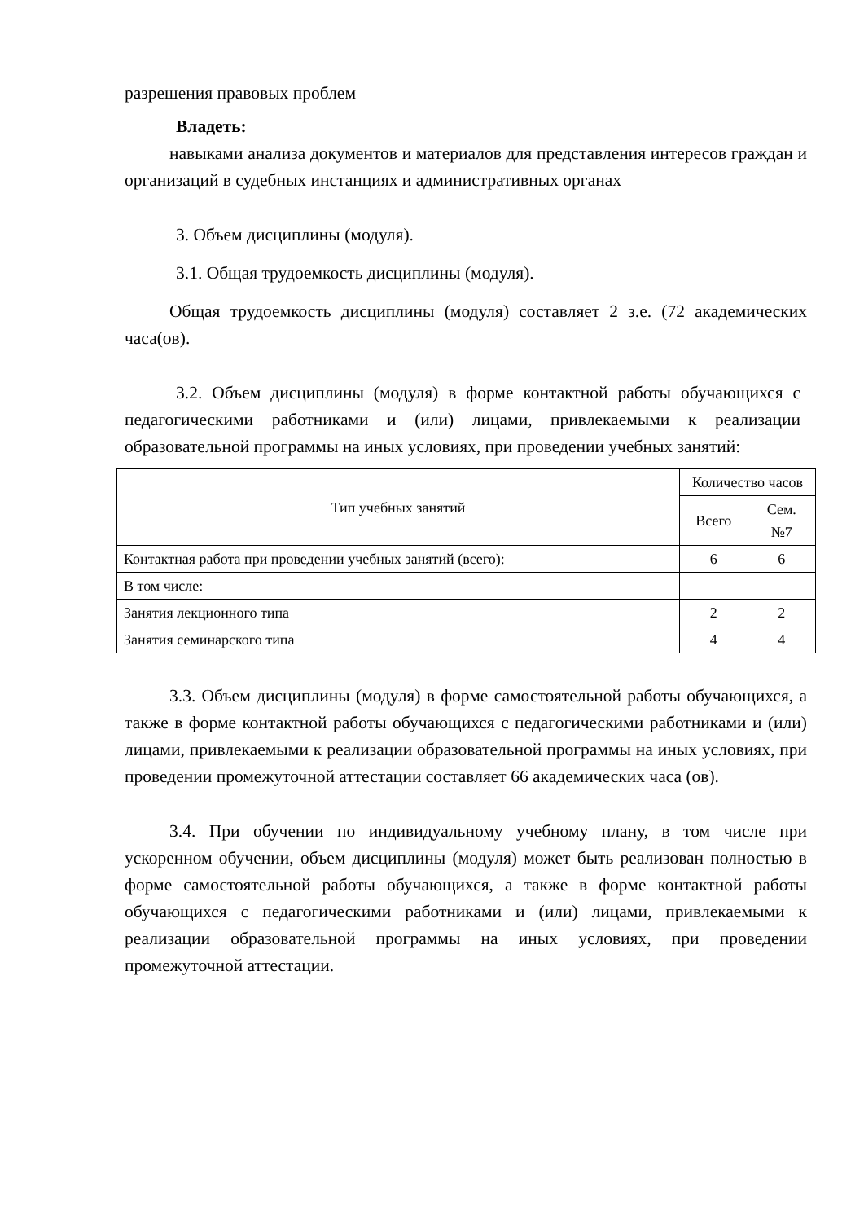разрешения правовых проблем
Владеть:
навыками анализа документов и материалов для представления интересов граждан и организаций в судебных инстанциях и административных органах
3. Объем дисциплины (модуля).
3.1. Общая трудоемкость дисциплины (модуля).
Общая трудоемкость дисциплины (модуля) составляет 2 з.е. (72 академических часа(ов).
3.2. Объем дисциплины (модуля) в форме контактной работы обучающихся с педагогическими работниками и (или) лицами, привлекаемыми к реализации образовательной программы на иных условиях, при проведении учебных занятий:
| Тип учебных занятий | Количество часов | |
| --- | --- | --- |
| | Всего | Сем. №7 |
| Контактная работа при проведении учебных занятий (всего): | 6 | 6 |
| В том числе: | | |
| Занятия лекционного типа | 2 | 2 |
| Занятия семинарского типа | 4 | 4 |
3.3. Объем дисциплины (модуля) в форме самостоятельной работы обучающихся, а также в форме контактной работы обучающихся с педагогическими работниками и (или) лицами, привлекаемыми к реализации образовательной программы на иных условиях, при проведении промежуточной аттестации составляет 66 академических часа (ов).
3.4. При обучении по индивидуальному учебному плану, в том числе при ускоренном обучении, объем дисциплины (модуля) может быть реализован полностью в форме самостоятельной работы обучающихся, а также в форме контактной работы обучающихся с педагогическими работниками и (или) лицами, привлекаемыми к реализации образовательной программы на иных условиях, при проведении промежуточной аттестации.